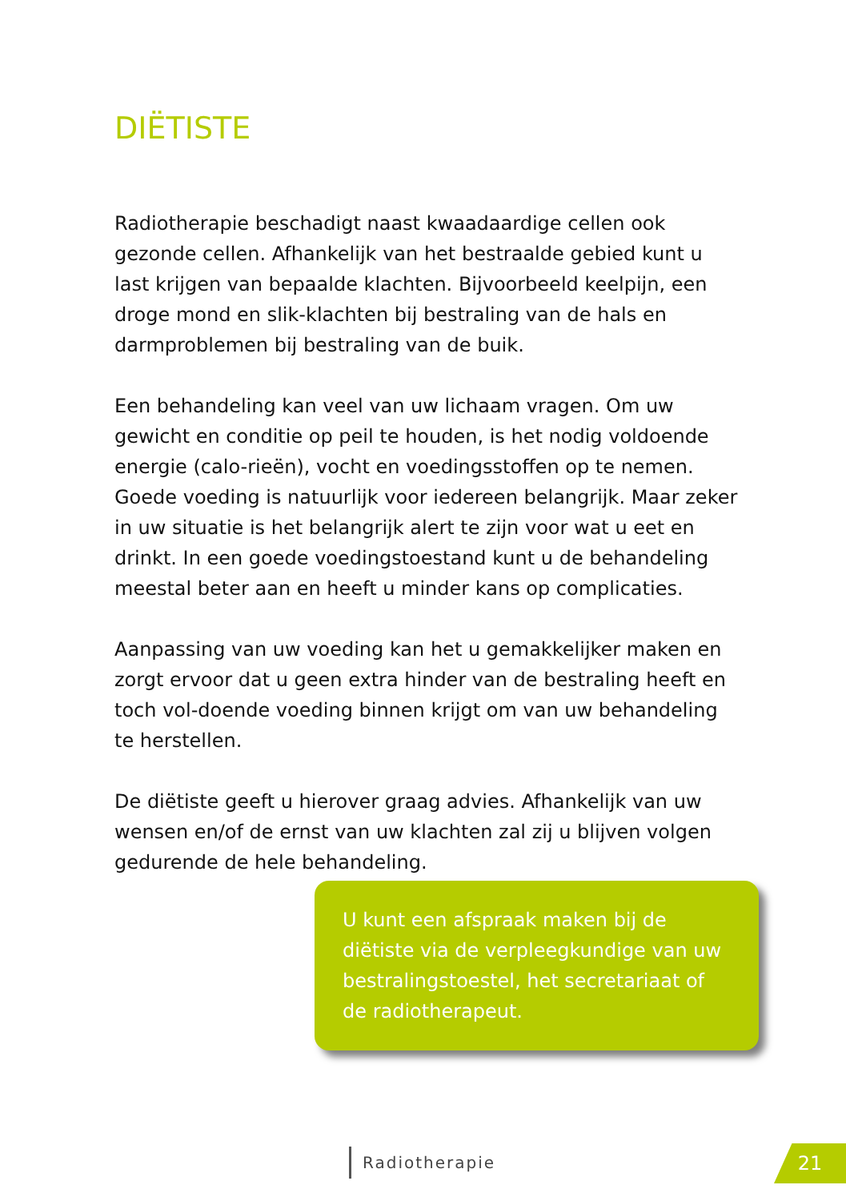DIËTISTE
Radiotherapie beschadigt naast kwaadaardige cellen ook gezonde cellen. Afhankelijk van het bestraalde gebied kunt u last krijgen van bepaalde klachten. Bijvoorbeeld keelpijn, een droge mond en slik-klachten bij bestraling van de hals en darmproblemen bij bestraling van de buik.
Een behandeling kan veel van uw lichaam vragen. Om uw gewicht en conditie op peil te houden, is het nodig voldoende energie (calo-rieën), vocht en voedingsstoffen op te nemen.
Goede voeding is natuurlijk voor iedereen belangrijk. Maar zeker in uw situatie is het belangrijk alert te zijn voor wat u eet en drinkt. In een goede voedingstoestand kunt u de behandeling meestal beter aan en heeft u minder kans op complicaties.
Aanpassing van uw voeding kan het u gemakkelijker maken en zorgt ervoor dat u geen extra hinder van de bestraling heeft en toch vol-doende voeding binnen krijgt om van uw behandeling te herstellen.
De diëtiste geeft u hierover graag advies. Afhankelijk van uw wensen en/of de ernst van uw klachten zal zij u blijven volgen gedurende de hele behandeling.
U kunt een afspraak maken bij de diëtiste via de verpleegkundige van uw bestralingstoestel, het secretariaat of de radiotherapeut.
Radiotherapie 21